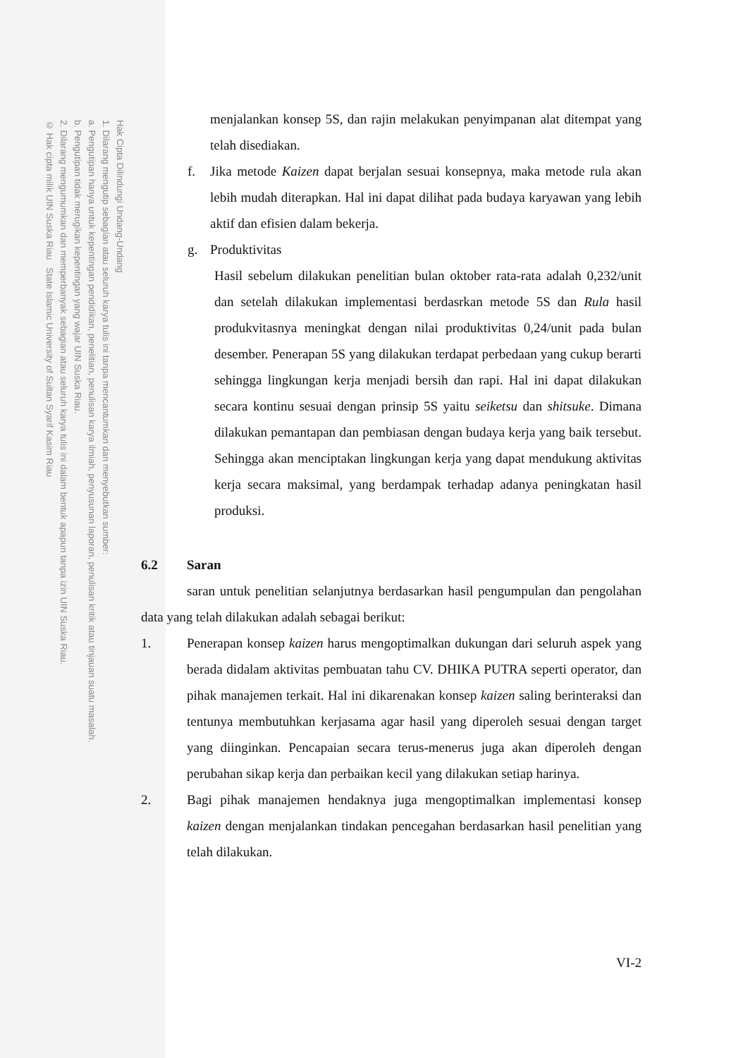Hak Cipta Dilindungi Undang-Undang
1. Dilarang mengutip sebagian atau seluruh karya tulis ini tanpa mencantumkan dan menyebutkan sumber:
a. Pengutipan hanya untuk kepentingan pendidikan, penelitian, penulisan karya ilmiah, penyusunan laporan, penulisan kritik atau tinjauan suatu masalah.
b. Pengutipan tidak merugikan kepentingan yang wajar UIN Suska Riau.
2. Dilarang mengumumkan dan memperbanyak sebagian atau seluruh karya tulis ini dalam bentuk apapun tanpa izin UIN Suska Riau.
© Hak cipta milik UIN Suska Riau State Islamic University of Sultan Syarif Kasim Riau
menjalankan konsep 5S, dan rajin melakukan penyimpanan alat ditempat yang telah disediakan.
f. Jika metode Kaizen dapat berjalan sesuai konsepnya, maka metode rula akan lebih mudah diterapkan. Hal ini dapat dilihat pada budaya karyawan yang lebih aktif dan efisien dalam bekerja.
g. Produktivitas
Hasil sebelum dilakukan penelitian bulan oktober rata-rata adalah 0,232/unit dan setelah dilakukan implementasi berdasrkan metode 5S dan Rula hasil produkvitasnya meningkat dengan nilai produktivitas 0,24/unit pada bulan desember. Penerapan 5S yang dilakukan terdapat perbedaan yang cukup berarti sehingga lingkungan kerja menjadi bersih dan rapi. Hal ini dapat dilakukan secara kontinu sesuai dengan prinsip 5S yaitu seiketsu dan shitsuke. Dimana dilakukan pemantapan dan pembiasan dengan budaya kerja yang baik tersebut. Sehingga akan menciptakan lingkungan kerja yang dapat mendukung aktivitas kerja secara maksimal, yang berdampak terhadap adanya peningkatan hasil produksi.
6.2 Saran
saran untuk penelitian selanjutnya berdasarkan hasil pengumpulan dan pengolahan data yang telah dilakukan adalah sebagai berikut:
1. Penerapan konsep kaizen harus mengoptimalkan dukungan dari seluruh aspek yang berada didalam aktivitas pembuatan tahu CV. DHIKA PUTRA seperti operator, dan pihak manajemen terkait. Hal ini dikarenakan konsep kaizen saling berinteraksi dan tentunya membutuhkan kerjasama agar hasil yang diperoleh sesuai dengan target yang diinginkan. Pencapaian secara terus-menerus juga akan diperoleh dengan perubahan sikap kerja dan perbaikan kecil yang dilakukan setiap harinya.
2. Bagi pihak manajemen hendaknya juga mengoptimalkan implementasi konsep kaizen dengan menjalankan tindakan pencegahan berdasarkan hasil penelitian yang telah dilakukan.
VI-2